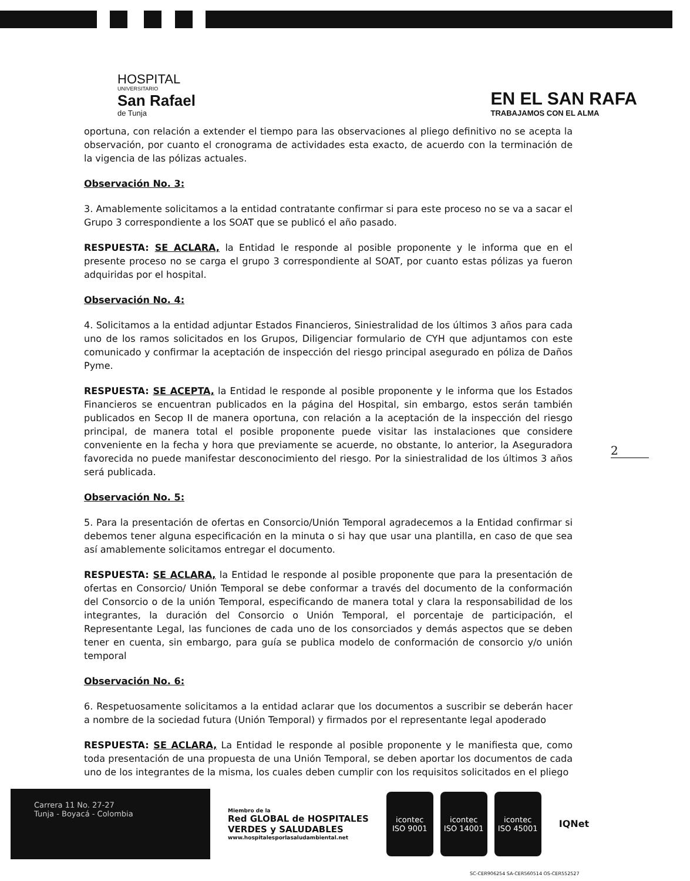HOSPITAL
UNIVERSITARIO
San Rafael
de Tunja
EN EL SAN RAFA
TRABAJAMOS CON EL ALMA
oportuna, con relación a extender el tiempo para las observaciones al pliego definitivo no se acepta la observación, por cuanto el cronograma de actividades esta exacto, de acuerdo con la terminación de la vigencia de las pólizas actuales.
Observación No. 3:
3. Amablemente solicitamos a la entidad contratante confirmar si para este proceso no se va a sacar el Grupo 3 correspondiente a los SOAT que se publicó el año pasado.
RESPUESTA: SE ACLARA, la Entidad le responde al posible proponente y le informa que en el presente proceso no se carga el grupo 3 correspondiente al SOAT, por cuanto estas pólizas ya fueron adquiridas por el hospital.
Observación No. 4:
4. Solicitamos a la entidad adjuntar Estados Financieros, Siniestralidad de los últimos 3 años para cada uno de los ramos solicitados en los Grupos, Diligenciar formulario de CYH que adjuntamos con este comunicado y confirmar la aceptación de inspección del riesgo principal asegurado en póliza de Daños Pyme.
RESPUESTA: SE ACEPTA, la Entidad le responde al posible proponente y le informa que los Estados Financieros se encuentran publicados en la página del Hospital, sin embargo, estos serán también publicados en Secop II de manera oportuna, con relación a la aceptación de la inspección del riesgo principal, de manera total el posible proponente puede visitar las instalaciones que considere conveniente en la fecha y hora que previamente se acuerde, no obstante, lo anterior, la Aseguradora favorecida no puede manifestar desconocimiento del riesgo. Por la siniestralidad de los últimos 3 años será publicada.
Observación No. 5:
5. Para la presentación de ofertas en Consorcio/Unión Temporal agradecemos a la Entidad confirmar si debemos tener alguna especificación en la minuta o si hay que usar una plantilla, en caso de que sea así amablemente solicitamos entregar el documento.
RESPUESTA: SE ACLARA, la Entidad le responde al posible proponente que para la presentación de ofertas en Consorcio/ Unión Temporal se debe conformar a través del documento de la conformación del Consorcio o de la unión Temporal, especificando de manera total y clara la responsabilidad de los integrantes, la duración del Consorcio o Unión Temporal, el porcentaje de participación, el Representante Legal, las funciones de cada uno de los consorciados y demás aspectos que se deben tener en cuenta, sin embargo, para guía se publica modelo de conformación de consorcio y/o unión temporal
Observación No. 6:
6. Respetuosamente solicitamos a la entidad aclarar que los documentos a suscribir se deberán hacer a nombre de la sociedad futura (Unión Temporal) y firmados por el representante legal apoderado
RESPUESTA: SE ACLARA, La Entidad le responde al posible proponente y le manifiesta que, como toda presentación de una propuesta de una Unión Temporal, se deben aportar los documentos de cada uno de los integrantes de la misma, los cuales deben cumplir con los requisitos solicitados en el pliego
2
Carrera 11 No. 27-27
Tunja - Boyacá - Colombia
Miembro de la
Red GLOBAL de HOSPITALES
VERDES y SALUDABLES
www.hospitalesporlasaludambiental.net
icontec
ISO 9001
icontec
ISO 14001
icontec
ISO 45001
IQNet
SC-CER906254 SA-CER560514 OS-CER552527